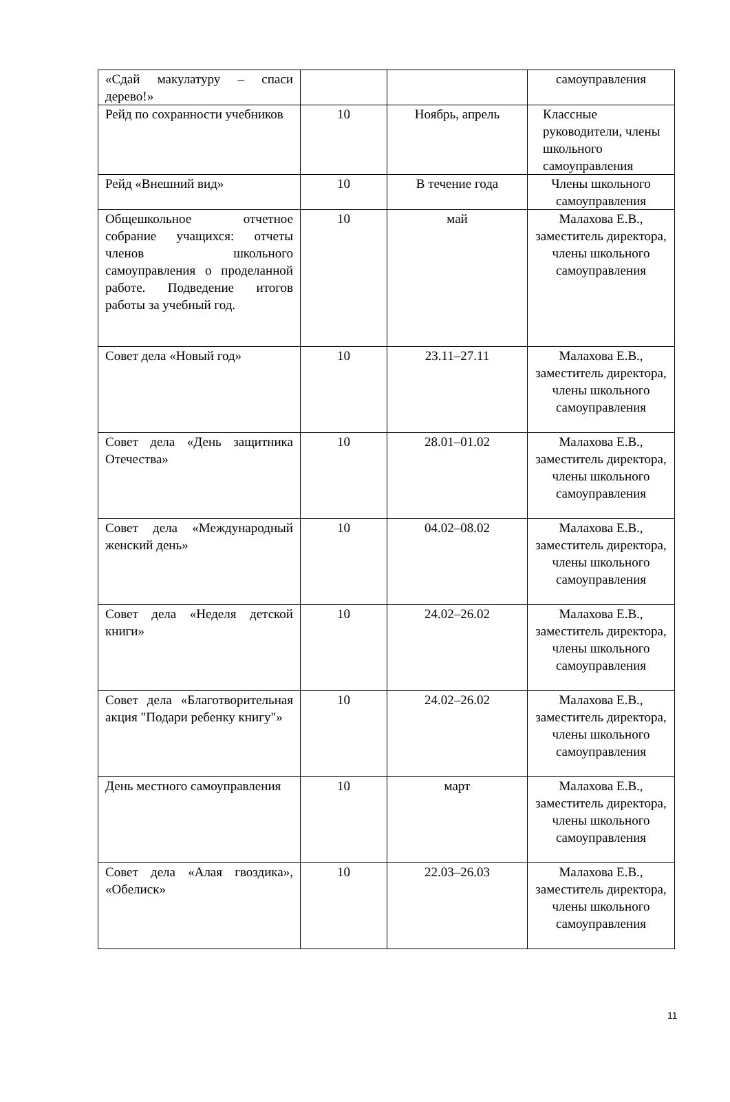| «Сдай макулатуру – спаси дерево!» | | | самоуправления |
| Рейд по сохранности учебников | 10 | Ноябрь, апрель | Классные руководители, члены школьного самоуправления |
| Рейд «Внешний вид» | 10 | В течение года | Члены школьного самоуправления |
| Общешкольное отчетное собрание учащихся: отчеты членов школьного самоуправления о проделанной работе. Подведение итогов работы за учебный год. | 10 | май | Малахова Е.В., заместитель директора, члены школьного самоуправления |
| Совет дела «Новый год» | 10 | 23.11–27.11 | Малахова Е.В., заместитель директора, члены школьного самоуправления |
| Совет дела «День защитника Отечества» | 10 | 28.01–01.02 | Малахова Е.В., заместитель директора, члены школьного самоуправления |
| Совет дела «Международный женский день» | 10 | 04.02–08.02 | Малахова Е.В., заместитель директора, члены школьного самоуправления |
| Совет дела «Неделя детской книги» | 10 | 24.02–26.02 | Малахова Е.В., заместитель директора, члены школьного самоуправления |
| Совет дела «Благотворительная акция "Подари ребенку книгу"» | 10 | 24.02–26.02 | Малахова Е.В., заместитель директора, члены школьного самоуправления |
| День местного самоуправления | 10 | март | Малахова Е.В., заместитель директора, члены школьного самоуправления |
| Совет дела «Алая гвоздика», «Обелиск» | 10 | 22.03–26.03 | Малахова Е.В., заместитель директора, члены школьного самоуправления |
11